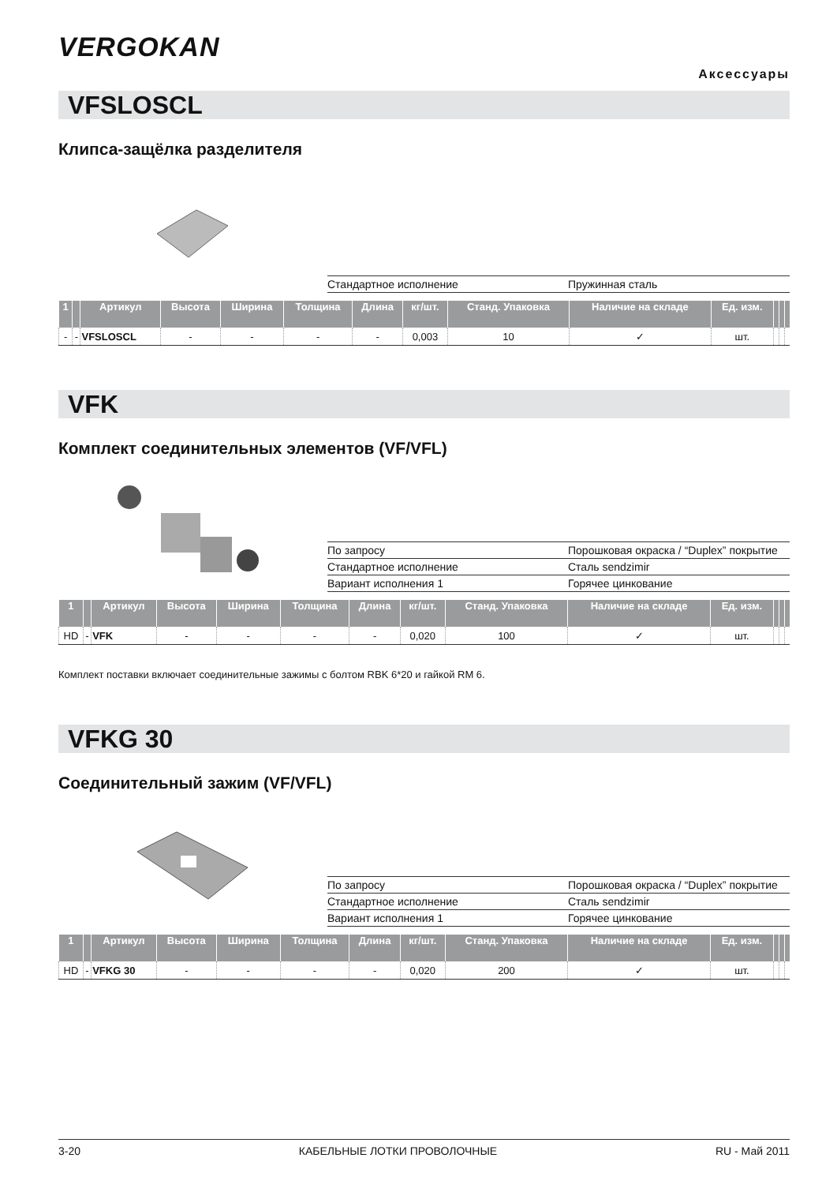VERGOKAN
Аксессуары
VFSLOSCL
Клипса-защёлка разделителя
| Стандартное исполнение | Пружинная сталь |
| 1 | | Артикул | Высота | Ширина | Толщина | Длина | кг/шт. | Станд. Упаковка | Наличие на складе | Ед. изм. | | | |
| --- | --- | --- | --- | --- | --- | --- | --- | --- | --- | --- | --- | --- | --- |
| - | - | VFSLOSCL | - | - | - | - | 0,003 | 10 | ✓ | шт. | | | |
VFK
Комплект соединительных элементов (VF/VFL)
| По запросу | Порошковая окраска / “Duplex” покрытие |
| Стандартное исполнение | Сталь sendzimir |
| Вариант исполнения 1 | Горячее цинкование |
| 1 | | Артикул | Высота | Ширина | Толщина | Длина | кг/шт. | Станд. Упаковка | Наличие на складе | Ед. изм. | | | |
| --- | --- | --- | --- | --- | --- | --- | --- | --- | --- | --- | --- | --- | --- |
| HD | - | VFK | - | - | - | - | 0,020 | 100 | ✓ | шт. | | | |
Комплект поставки включает соединительные зажимы с болтом RBK 6*20 и гайкой RM 6.
VFKG 30
Соединительный зажим (VF/VFL)
| По запросу | Порошковая окраска / “Duplex” покрытие |
| Стандартное исполнение | Сталь sendzimir |
| Вариант исполнения 1 | Горячее цинкование |
| 1 | | Артикул | Высота | Ширина | Толщина | Длина | кг/шт. | Станд. Упаковка | Наличие на складе | Ед. изм. | | | |
| --- | --- | --- | --- | --- | --- | --- | --- | --- | --- | --- | --- | --- | --- |
| HD | - | VFKG 30 | - | - | - | - | 0,020 | 200 | ✓ | шт. | | | |
3-20 КАБЕЛЬНЫЕ ЛОТКИ ПРОВОЛОЧНЫЕ RU - Май 2011